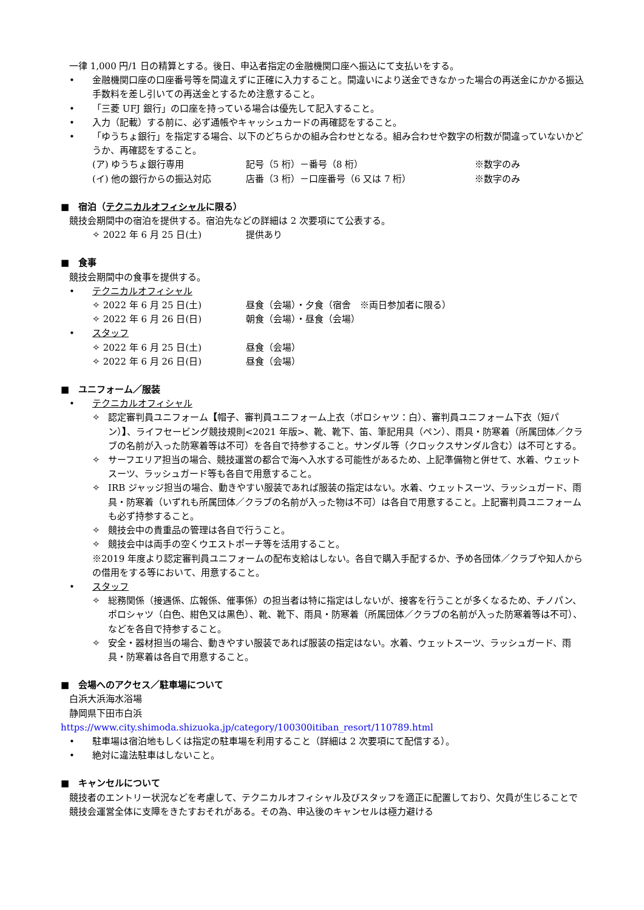一律 1,000 円/1 日の精算とする。後日、申込者指定の金融機関口座へ振込にて支払いをする。
• 金融機関口座の口座番号等を間違えずに正確に入力すること。間違いにより送金できなかった場合の再送金にかかる振込手数料を差し引いての再送金とするため注意すること。
• 「三菱 UFJ 銀行」の口座を持っている場合は優先して記入すること。
• 入力（記載）する前に、必ず通帳やキャッシュカードの再確認をすること。
• 「ゆうちょ銀行」を指定する場合、以下のどちらかの組み合わせとなる。組み合わせや数字の桁数が間違っていないかどうか、再確認をすること。
(ア) ゆうちょ銀行専用 記号（5 桁）－番号（8 桁） ※数字のみ
(イ) 他の銀行からの振込対応 店番（3 桁）－口座番号（6 又は 7 桁） ※数字のみ
■　宿泊（テクニカルオフィシャルに限る）
競技会期間中の宿泊を提供する。宿泊先などの詳細は 2 次要項にて公表する。
✧ 2022 年 6 月 25 日(土) 提供あり
■　食事
競技会期間中の食事を提供する。
• テクニカルオフィシャル
✧ 2022 年 6 月 25 日(土) 昼食（会場）・夕食（宿舎　※両日参加者に限る）
✧ 2022 年 6 月 26 日(日) 朝食（会場）・昼食（会場）
• スタッフ
✧ 2022 年 6 月 25 日(土) 昼食（会場）
✧ 2022 年 6 月 26 日(日) 昼食（会場）
■　ユニフォーム／服装
• テクニカルオフィシャル
✧ 認定審判員ユニフォーム【帽子、審判員ユニフォーム上衣（ポロシャツ：白）、審判員ユニフォーム下衣（短パン）】、ライフセービング競技規則<2021 年版>、靴、靴下、笛、筆記用具（ペン）、雨具・防寒着（所属団体／クラブの名前が入った防寒着等は不可）を各自で持参すること。サンダル等（クロックスサンダル含む）は不可とする。
✧ サーフエリア担当の場合、競技運営の都合で海へ入水する可能性があるため、上記準備物と併せて、水着、ウェットスーツ、ラッシュガード等も各自で用意すること。
✧ IRB ジャッジ担当の場合、動きやすい服装であれば服装の指定はない。水着、ウェットスーツ、ラッシュガード、雨具・防寒着（いずれも所属団体／クラブの名前が入った物は不可）は各自で用意すること。上記審判員ユニフォームも必ず持参すること。
✧ 競技会中の貴重品の管理は各自で行うこと。
✧ 競技会中は両手の空くウエストポーチ等を活用すること。
※2019 年度より認定審判員ユニフォームの配布支給はしない。各自で購入手配するか、予め各団体／クラブや知人からの借用をする等において、用意すること。
• スタッフ
✧ 総務関係（接遇係、広報係、催事係）の担当者は特に指定はしないが、接客を行うことが多くなるため、チノパン、ポロシャツ（白色、紺色又は黒色）、靴、靴下、雨具・防寒着（所属団体／クラブの名前が入った防寒着等は不可）、などを各自で持参すること。
✧ 安全・器材担当の場合、動きやすい服装であれば服装の指定はない。水着、ウェットスーツ、ラッシュガード、雨具・防寒着は各自で用意すること。
■　会場へのアクセス／駐車場について
白浜大浜海水浴場
静岡県下田市白浜
https://www.city.shimoda.shizuoka.jp/category/100300itiban_resort/110789.html
• 駐車場は宿泊地もしくは指定の駐車場を利用すること（詳細は 2 次要項にて配信する）。
• 絶対に違法駐車はしないこと。
■　キャンセルについて
競技者のエントリー状況などを考慮して、テクニカルオフィシャル及びスタッフを適正に配置しており、欠員が生じることで競技会運営全体に支障をきたすおそれがある。その為、申込後のキャンセルは極力避ける